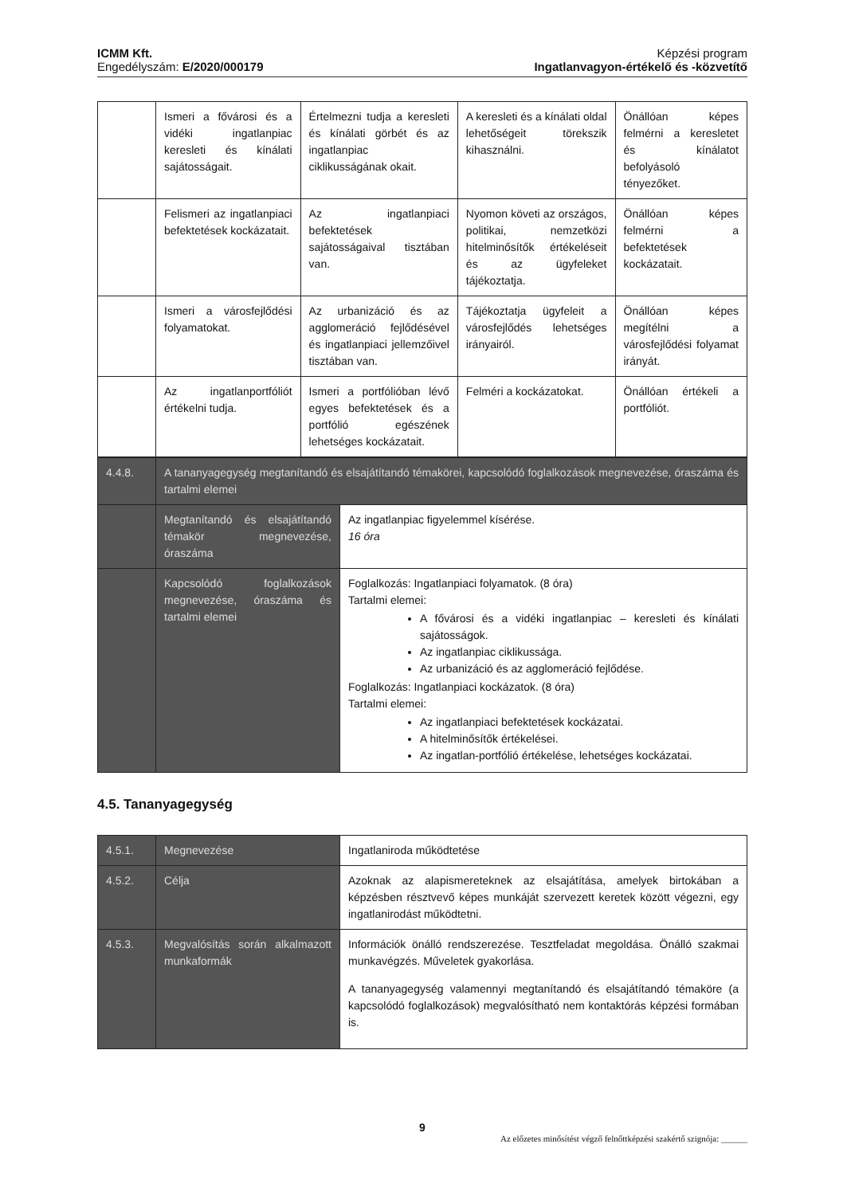ICMM Kft.
Engedélyszám: E/2020/000179
Képzési program
Ingatlanvagyon-értékelő és -közvetítő
| | Ismeri a fővárosi és a vidéki ingatlanpiac keresleti és kínálati sajátosságait. | Értelmezni tudja a keresleti és kínálati görbét és az ingatlanpiac ciklikusságának okait. | A keresleti és a kínálati oldal lehetőségeit törekszik kihasználni. | Önállóan képes felmérni a keresletet és kínálatot befolyásoló tényezőket. |
| | Felismeri az ingatlanpiaci befektetések kockázatait. | Az ingatlanpiaci befektetések sajátosságaival tisztában van. | Nyomon követi az országos, politikai, nemzetközi hitelminősítők értékeléseit és az ügyfeleket tájékoztatja. | Önállóan képes felmérni a befektetések kockázatait. |
| | Ismeri a városfejlődési folyamatokat. | Az urbanizáció és az agglomeráció fejlődésével és ingatlanpiaci jellemzőivel tisztában van. | Tájékoztatja ügyfeleit a városfejlődés lehetséges irányairól. | Önállóan képes megítélni a városfejlődési folyamat irányát. |
| | Az ingatlanportfóliót értékelni tudja. | Ismeri a portfólióban lévő egyes befektetések és a portfólió egészének lehetséges kockázatait. | Felméri a kockázatokat. | Önállóan értékeli a portfóliót. |
| 4.4.8. | A tananyagegység megtanítandó és elsajátítandó témakörei, kapcsolódó foglalkozások megnevezése, óraszáma és tartalmi elemei | |
| | Megtanítandó és elsajátítandó témakör megnevezése, óraszáma | Az ingatlanpiac figyelemmel kísérése. 16 óra |
| | Kapcsolódó foglalkozások megnevezése, óraszáma és tartalmi elemei | Foglalkozás: Ingatlanpiaci folyamatok. (8 óra) Tartalmi elemei: A fővárosi és a vidéki ingatlanpiac – keresleti és kínálati sajátosságok. Az ingatlanpiac ciklikussága. Az urbanizáció és az agglomeráció fejlődése. Foglalkozás: Ingatlanpiaci kockázatok. (8 óra) Tartalmi elemei: Az ingatlanpiaci befektetések kockázatai. A hitelminősítők értékelései. Az ingatlan-portfólió értékelése, lehetséges kockázatai. |
4.5. Tananyagegység
| 4.5.1. | Megnevezése | Ingatlaniroda működtetése |
| 4.5.2. | Célja | Azoknak az alapismereteknek az elsajátítása, amelyek birtokában a képzésben résztvevő képes munkáját szervezett keretek között végezni, egy ingatlanirodást működtetni. |
| 4.5.3. | Megvalósítás során alkalmazott munkaformák | Információk önálló rendszerezése. Tesztfeladat megoldása. Önálló szakmai munkavégzés. Műveletek gyakorlása. A tananyagegység valamennyi megtanítandó és elsajátítandó témaköre (a kapcsolódó foglalkozások) megvalósítható nem kontaktórás képzési formában is. |
9
Az előzetes minősítést végző felnőttképzési szakértő szignója: ______